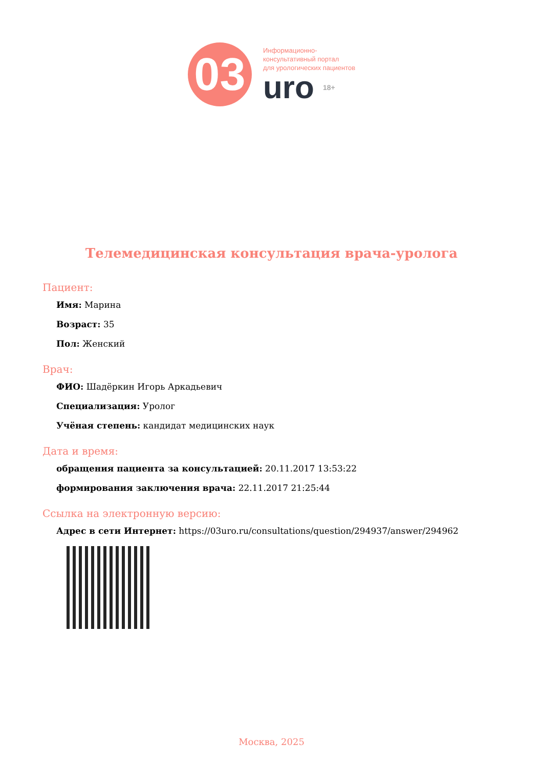03
Информационно-
консультативный портал
для урологических пациентов
uro 18+
Телемедицинская консультация врача-уролога
Пациент:
Имя: Марина
Возраст: 35
Пол: Женский
Врач:
ФИО: Шадёркин Игорь Аркадьевич
Специализация: Уролог
Учёная степень: кандидат медицинских наук
Дата и время:
обращения пациента за консультацией: 20.11.2017 13:53:22
формирования заключения врача: 22.11.2017 21:25:44
Ссылка на электронную версию:
Адрес в сети Интернет: https://03uro.ru/consultations/question/294937/answer/294962
Москва, 2025